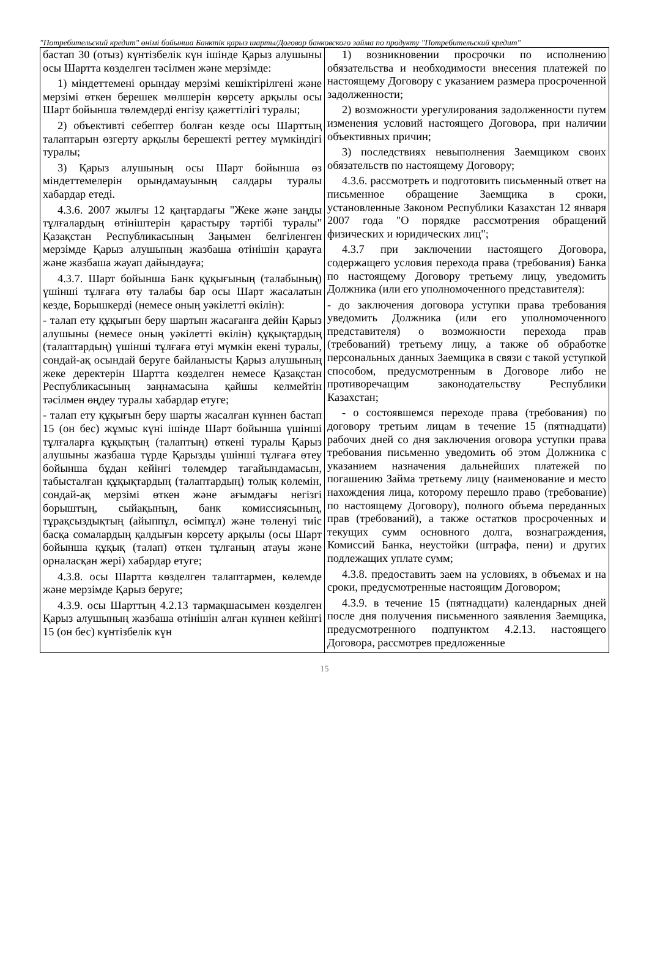"Потребительский кредит" өнімі бойынша Банктік қарыз шарты/Договор банковского займа по продукту "Потребительский кредит"
| бастап 30 (отыз) күнтізбелік күн ішінде Қарыз алушыны осы Шартта көзделген тәсілмен және мерзімде: 1) міндеттемені орындау мерзімі кешіктірілгені және мерзімі өткен берешек мөлшерін көрсету арқылы осы Шарт бойынша төлемдерді енгізу қажеттілігі туралы; 2) объективті себептер болған кезде осы Шарттың талаптарын өзгерту арқылы берешекті реттеу мүмкіндігі туралы; 3) Қарыз алушының осы Шарт бойынша өз міндеттемелерін орындамауының салдары туралы хабардар етеді. 4.3.6. 2007 жылғы 12 қаңтардағы "Жеке және заңды тұлғалардың өтініштерін қарастыру тәртібі туралы" Қазақстан Республикасының Заңымен белгіленген мерзімде Қарыз алушының жазбаша өтінішін қарауға және жазбаша жауап дайындауға; 4.3.7. Шарт бойынша Банк құқығының (талабының) үшінші тұлғаға өту талабы бар осы Шарт жасалатын кезде, Борышкерді (немесе оның уәкілетті өкілін): - талап ету құқығын беру шартын жасағанға дейін Қарыз алушыны (немесе оның уәкілетті өкілін) құқықтардың (талаптардың) үшінші тұлғаға өтуі мүмкін екені туралы, сондай-ақ осындай беруге байланысты Қарыз алушының жеке деректерін Шартта көзделген немесе Қазақстан Республикасының заңнамасына қайшы келмейтін тәсілмен өңдеу туралы хабардар етуге; - талап ету құқығын беру шарты жасалған күннен бастап 15 (он бес) жұмыс күні ішінде Шарт бойынша үшінші тұлғаларға құқықтың (талаптың) өткені туралы Қарыз алушыны жазбаша түрде Қарызды үшінші тұлғаға өтеу бойынша бұдан кейінгі төлемдер тағайындамасын, табысталған құқықтардың (талаптардың) толық көлемін, сондай-ақ мерзімі өткен және ағымдағы негізгі борыштың, сыйақының, банк комиссиясының, тұрақсыздықтың (айыппұл, өсімпұл) және төленуі тиіс басқа сомалардың қалдығын көрсету арқылы (осы Шарт бойынша құқық (талап) өткен тұлғаның атауы және орналасқан жері) хабардар етуге; 4.3.8. осы Шартта көзделген талаптармен, көлемде және мерзімде Қарыз беруге; 4.3.9. осы Шарттың 4.2.13 тармақшасымен көзделген Қарыз алушының жазбаша өтінішін алған күннен кейінгі 15 (он бес) күнтізбелік күн | 1) возникновении просрочки по исполнению обязательства и необходимости внесения платежей по настоящему Договору с указанием размера просроченной задолженности; 2) возможности урегулирования задолженности путем изменения условий настоящего Договора, при наличии объективных причин; 3) последствиях невыполнения Заемщиком своих обязательств по настоящему Договору; 4.3.6. рассмотреть и подготовить письменный ответ на письменное обращение Заемщика в сроки, установленные Законом Республики Казахстан 12 января 2007 года "О порядке рассмотрения обращений физических и юридических лиц"; 4.3.7 при заключении настоящего Договора, содержащего условия перехода права (требования) Банка по настоящему Договору третьему лицу, уведомить Должника (или его уполномоченного представителя): - до заключения договора уступки права требования уведомить Должника (или его уполномоченного представителя) о возможности перехода прав (требований) третьему лицу, а также об обработке персональных данных Заемщика в связи с такой уступкой способом, предусмотренным в Договоре либо не противоречащим законодательству Республики Казахстан; - о состоявшемся переходе права (требования) по договору третьим лицам в течение 15 (пятнадцати) рабочих дней со дня заключения оговора уступки права требования письменно уведомить об этом Должника с указанием назначения дальнейших платежей по погашению Займа третьему лицу (наименование и место нахождения лица, которому перешло право (требование) по настоящему Договору), полного объема переданных прав (требований), а также остатков просроченных и текущих сумм основного долга, вознаграждения, Комиссий Банка, неустойки (штрафа, пени) и других подлежащих уплате сумм; 4.3.8. предоставить заем на условиях, в объемах и на сроки, предусмотренные настоящим Договором; 4.3.9. в течение 15 (пятнадцати) календарных дней после дня получения письменного заявления Заемщика, предусмотренного подпунктом 4.2.13. настоящего Договора, рассмотрев предложенные |
15